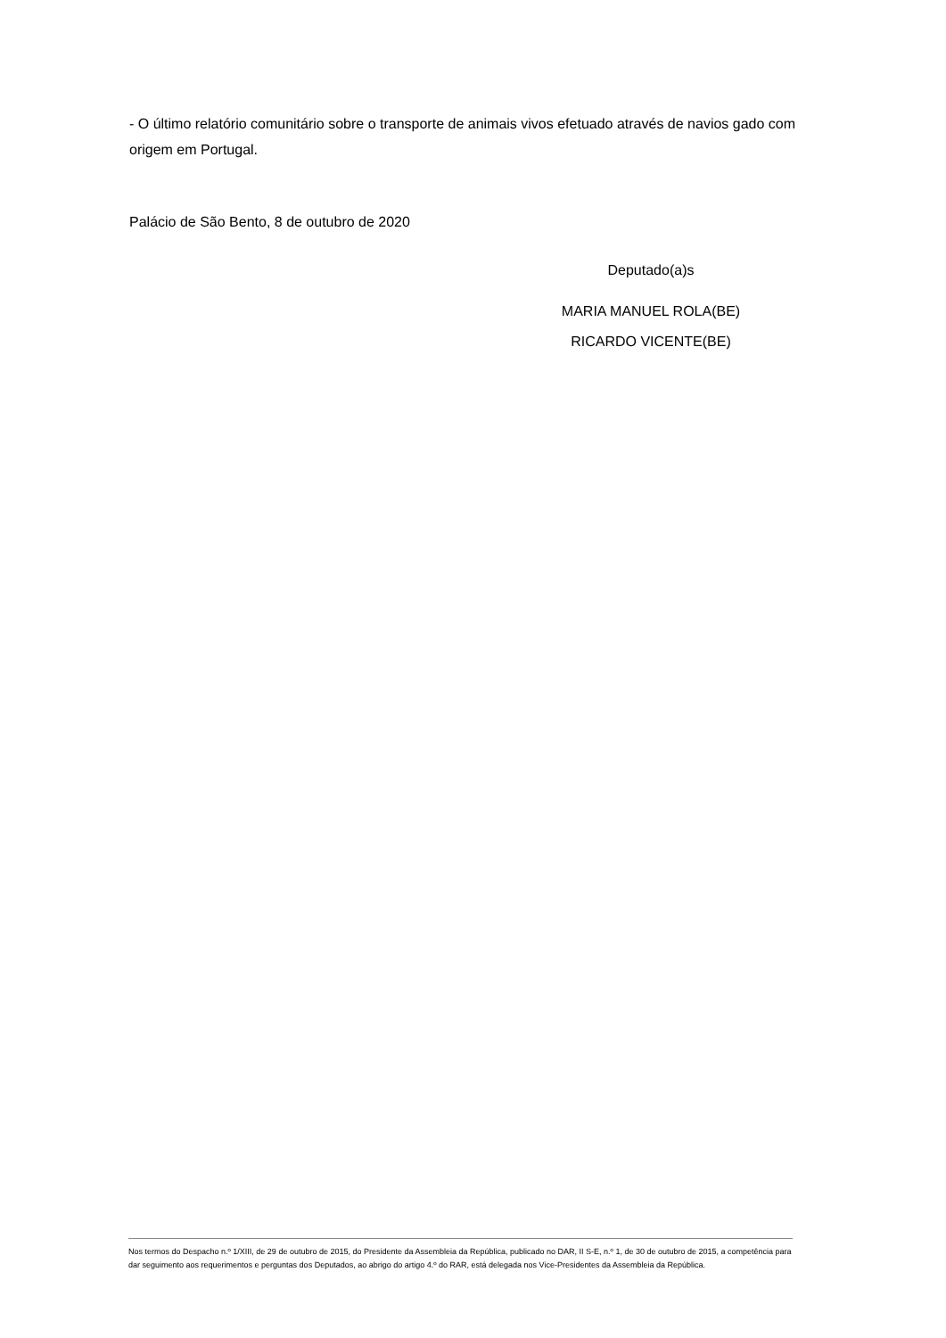- O último relatório comunitário sobre o transporte de animais vivos efetuado através de navios gado com origem em Portugal.
Palácio de São Bento, 8 de outubro de 2020
Deputado(a)s
MARIA MANUEL ROLA(BE)
RICARDO VICENTE(BE)
Nos termos do Despacho n.º 1/XIII, de 29 de outubro de 2015, do Presidente da Assembleia da República, publicado no DAR, II S-E, n.º 1, de 30 de outubro de 2015, a competência para dar seguimento aos requerimentos e perguntas dos Deputados, ao abrigo do artigo 4.º do RAR, está delegada nos Vice-Presidentes da Assembleia da República.